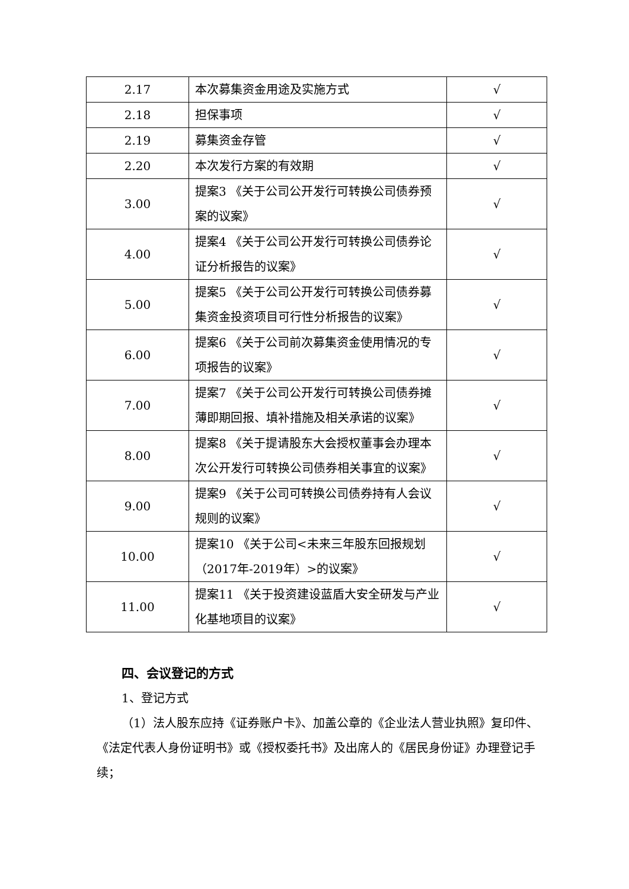| 2.17 | 本次募集资金用途及实施方式 | √ |
| 2.18 | 担保事项 | √ |
| 2.19 | 募集资金存管 | √ |
| 2.20 | 本次发行方案的有效期 | √ |
| 3.00 | 提案3 《关于公司公开发行可转换公司债券预案的议案》 | √ |
| 4.00 | 提案4 《关于公司公开发行可转换公司债券论证分析报告的议案》 | √ |
| 5.00 | 提案5 《关于公司公开发行可转换公司债券募集资金投资项目可行性分析报告的议案》 | √ |
| 6.00 | 提案6 《关于公司前次募集资金使用情况的专项报告的议案》 | √ |
| 7.00 | 提案7 《关于公司公开发行可转换公司债券摊薄即期回报、填补措施及相关承诺的议案》 | √ |
| 8.00 | 提案8 《关于提请股东大会授权董事会办理本次公开发行可转换公司债券相关事宜的议案》 | √ |
| 9.00 | 提案9 《关于公司可转换公司债券持有人会议规则的议案》 | √ |
| 10.00 | 提案10 《关于公司<未来三年股东回报规划（2017年-2019年）>的议案》 | √ |
| 11.00 | 提案11 《关于投资建设蓝盾大安全研发与产业化基地项目的议案》 | √ |
四、会议登记的方式
1、登记方式
（1）法人股东应持《证券账户卡》、加盖公章的《企业法人营业执照》复印件、《法定代表人身份证明书》或《授权委托书》及出席人的《居民身份证》办理登记手续；